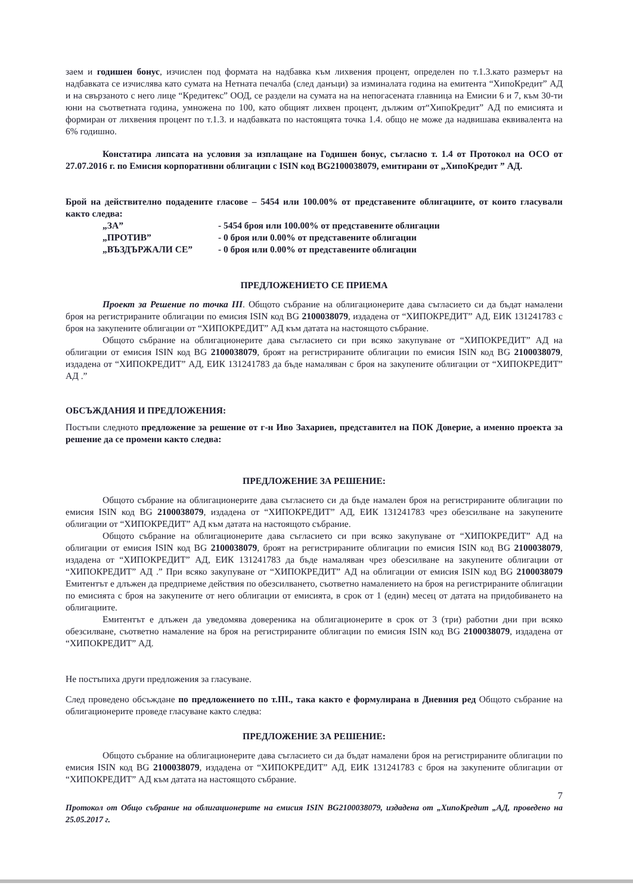заем и годишен бонус, изчислен под формата на надбавка към лихвения процент, определен по т.1.3.като размерът на надбавката се изчислява като сумата на Нетната печалба (след данъци) за изминалата година на емитента “ХипоКредит” АД и на свързаното с него лице “Кредитекс” ООД, се раздели на сумата на на непогасената главница на Емисии 6 и 7, към 30-ти юни на съответната година, умножена по 100, като общият лихвен процент, дължим от“ХипоКредит” АД по емисията и формиран от лихвения процент по т.1.3. и надбавката по настоящята точка 1.4. общо не може да надвишава еквивалента на 6% годишно.
Констатира липсата на условия за изплащане на Годишен бонус, съгласно т. 1.4 от Протокол на ОСО от 27.07.2016 г. по Емисия корпоративни облигации с ISIN код BG2100038079, емитирани от „ХипоКредит ” АД.
Брой на действително подадените гласове – 5454 или 100.00% от представените облигациите, от които гласували както следва:
„ЗА” - 5454 броя или 100.00% от представените облигации
„ПРОТИВ” - 0 броя или 0.00% от представените облигации
„ВЪЗДЪРЖАЛИ СЕ” - 0 броя или 0.00% от представените облигации
ПРЕДЛОЖЕНИЕТО СЕ ПРИЕМА
Проект за Решение по точка III. Общото събрание на облигационерите дава съгласието си да бъдат намалени броя на регистрираните облигации по емисия ISIN код BG 2100038079, издадена от “ХИПОКРЕДИТ” АД, ЕИК 131241783 с броя на закупените облигации от “ХИПОКРЕДИТ” АД към датата на настоящото събрание.
Общото събрание на облигационерите дава съгласието си при всяко закупуване от “ХИПОКРЕДИТ” АД на облигации от емисия ISIN код BG 2100038079, броят на регистрираните облигации по емисия ISIN код BG 2100038079, издадена от “ХИПОКРЕДИТ” АД, ЕИК 131241783 да бъде намаляван с броя на закупените облигации от “ХИПОКРЕДИТ” АД .”
ОБСЪЖДАНИЯ И ПРЕДЛОЖЕНИЯ:
Постъпи следното предложение за решение от г-н Иво Захариев, представител на ПОК Доверие, а именно проекта за решение да се промени както следва:
ПРЕДЛОЖЕНИЕ ЗА РЕШЕНИЕ:
Общото събрание на облигационерите дава съгласието си да бъде намален броя на регистрираните облигации по емисия ISIN код BG 2100038079, издадена от “ХИПОКРЕДИТ” АД, ЕИК 131241783 чрез обезсилване на закупените облигации от “ХИПОКРЕДИТ” АД към датата на настоящото събрание.
Общото събрание на облигационерите дава съгласието си при всяко закупуване от “ХИПОКРЕДИТ” АД на облигации от емисия ISIN код BG 2100038079, броят на регистрираните облигации по емисия ISIN код BG 2100038079, издадена от “ХИПОКРЕДИТ” АД, ЕИК 131241783 да бъде намаляван чрез обезсилване на закупените облигации от “ХИПОКРЕДИТ” АД .” При всяко закупуване от “ХИПОКРЕДИТ” АД на облигации от емисия ISIN код BG 2100038079 Емитентът е длъжен да предприеме действия по обезсилването, съответно намалението на броя на регистрираните облигации по емисията с броя на закупените от него облигации от емисията, в срок от 1 (един) месец от датата на придобиването на облигациите.
Емитентът е длъжен да уведомява довереника на облигационерите в срок от 3 (три) работни дни при всяко обезсилване, съответно намаление на броя на регистрираните облигации по емисия ISIN код BG 2100038079, издадена от “ХИПОКРЕДИТ” АД.
Не постъпиха други предложения за гласуване.
След проведено обсъждане по предложението по т.III., така както е формулирана в Дневния ред Общото събрание на облигационерите проведе гласуване както следва:
ПРЕДЛОЖЕНИЕ ЗА РЕШЕНИЕ:
Общото събрание на облигационерите дава съгласието си да бъдат намалени броя на регистрираните облигации по емисия ISIN код BG 2100038079, издадена от “ХИПОКРЕДИТ” АД, ЕИК 131241783 с броя на закупените облигации от “ХИПОКРЕДИТ” АД към датата на настоящото събрание.
7
Протокол от Общо събрание на облигационерите на емисия ISIN BG2100038079, издадена от „ХипоКредит „АД, проведено на 25.05.2017 г.